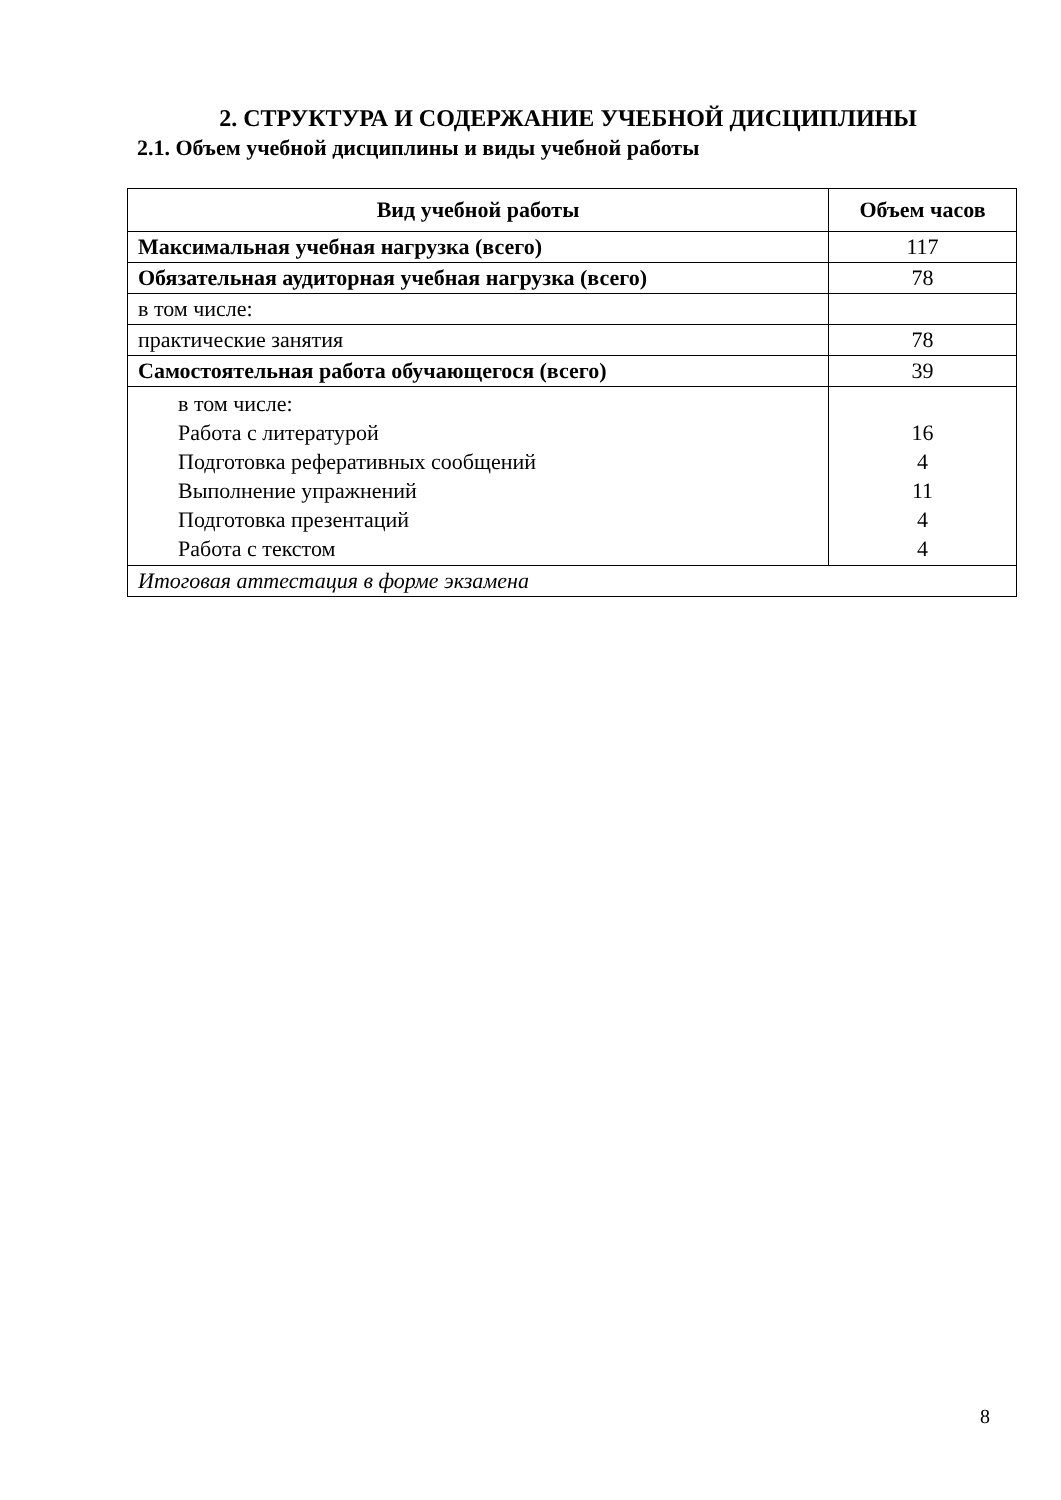2. СТРУКТУРА И СОДЕРЖАНИЕ УЧЕБНОЙ ДИСЦИПЛИНЫ
2.1. Объем учебной дисциплины и виды учебной работы
| Вид учебной работы | Объем часов |
| --- | --- |
| Максимальная учебная нагрузка (всего) | 117 |
| Обязательная аудиторная учебная нагрузка (всего) | 78 |
| в том числе: | |
| практические занятия | 78 |
| Самостоятельная работа обучающегося (всего) | 39 |
| в том числе: Работа с литературой Подготовка реферативных сообщений Выполнение упражнений Подготовка презентаций Работа с текстом | 16 4 11 4 4 |
| Итоговая аттестация в форме экзамена | |
8